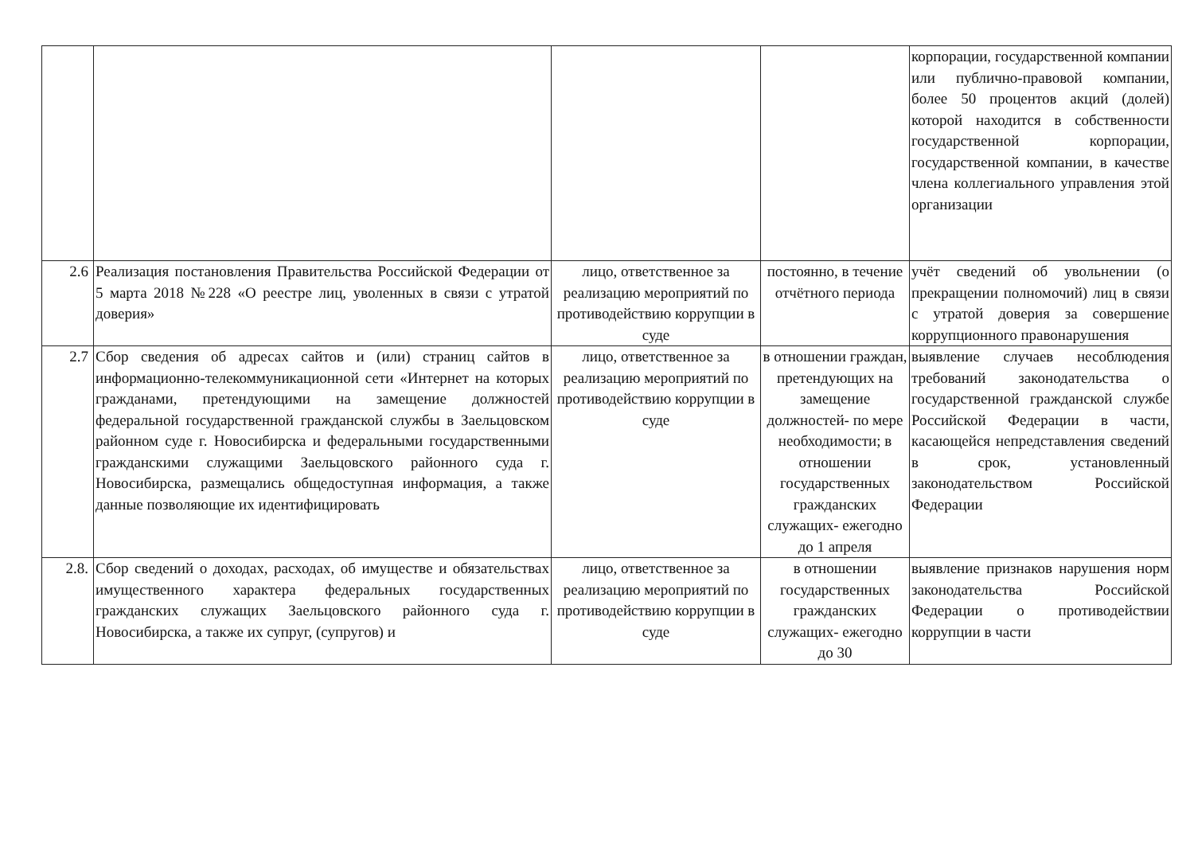| | | | | корпорации, государственной компании или публично-правовой компании, более 50 процентов акций (долей) которой находится в собственности государственной корпорации, государственной компании, в качестве члена коллегиального управления этой организации |
| 2.6 | Реализация постановления Правительства Российской Федерации от 5 марта 2018 №228 «О реестре лиц, уволенных в связи с утратой доверия» | лицо, ответственное за реализацию мероприятий по противодействию коррупции в суде | постоянно, в течение отчётного периода | учёт сведений об увольнении (о прекращении полномочий) лиц в связи с утратой доверия за совершение коррупционного правонарушения |
| 2.7 | Сбор сведения об адресах сайтов и (или) страниц сайтов в информационно-телекоммуникационной сети «Интернет на которых гражданами, претендующими на замещение должностей федеральной государственной гражданской службы в Заельцовском районном суде г. Новосибирска и федеральными государственными гражданскими служащими Заельцовского районного суда г. Новосибирска, размещались общедоступная информация, а также данные позволяющие их идентифицировать | лицо, ответственное за реализацию мероприятий по противодействию коррупции в суде | в отношении граждан, претендующих на замещение должностей- по мере необходимости; в отношении государственных гражданских служащих- ежегодно до 1 апреля | выявление случаев несоблюдения требований законодательства о государственной гражданской службе Российской Федерации в части, касающейся непредставления сведений в срок, установленный законодательством Российской Федерации |
| 2.8. | Сбор сведений о доходах, расходах, об имуществе и обязательствах имущественного характера федеральных государственных гражданских служащих Заельцовского районного суда г. Новосибирска, а также их супруг, (супругов) и | лицо, ответственное за реализацию мероприятий по противодействию коррупции в суде | в отношении государственных гражданских служащих- ежегодно до 30 | выявление признаков нарушения норм законодательства Российской Федерации о противодействии коррупции в части |